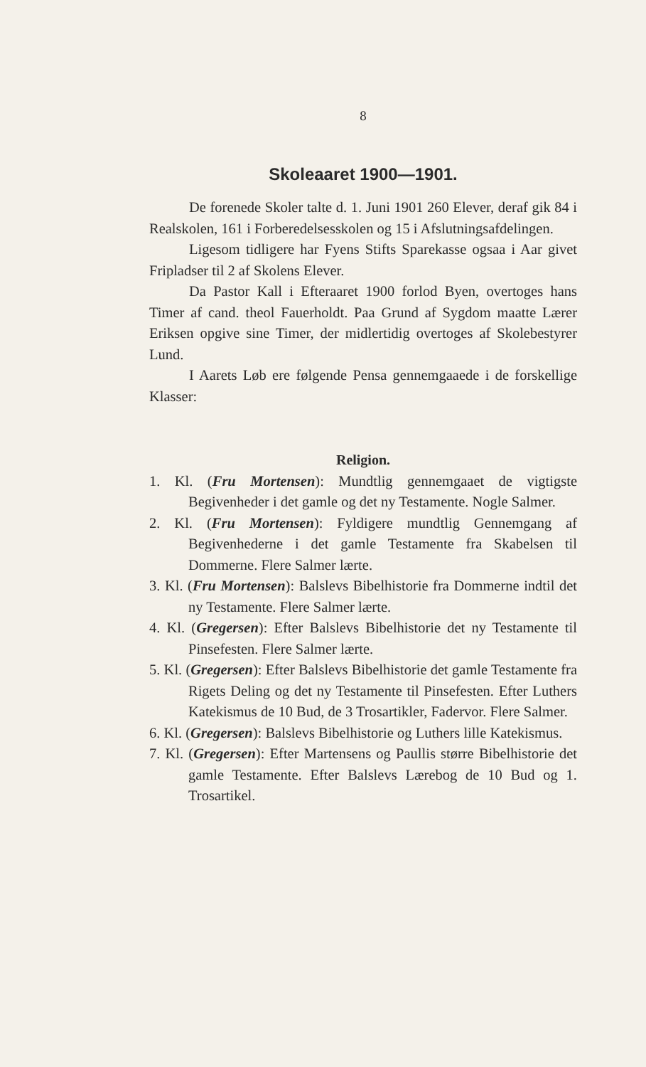8
Skoleaaret 1900—1901.
De forenede Skoler talte d. 1. Juni 1901 260 Elever, deraf gik 84 i Realskolen, 161 i Forberedelsesskolen og 15 i Afslutningsafdelingen.
Ligesom tidligere har Fyens Stifts Sparekasse ogsaa i Aar givet Fripladser til 2 af Skolens Elever.
Da Pastor Kall i Efteraaret 1900 forlod Byen, overtoges hans Timer af cand. theol Fauerholdt. Paa Grund af Sygdom maatte Lærer Eriksen opgive sine Timer, der midlertidig overtoges af Skolebestyrer Lund.
I Aarets Løb ere følgende Pensa gennemgaaede i de forskellige Klasser:
Religion.
1. Kl. (Fru Mortensen): Mundtlig gennemgaaet de vigtigste Begivenheder i det gamle og det ny Testamente. Nogle Salmer.
2. Kl. (Fru Mortensen): Fyldigere mundtlig Gennemgang af Begivenhederne i det gamle Testamente fra Skabelsen til Dommerne. Flere Salmer lærte.
3. Kl. (Fru Mortensen): Balslevs Bibelhistorie fra Dommerne indtil det ny Testamente. Flere Salmer lærte.
4. Kl. (Gregersen): Efter Balslevs Bibelhistorie det ny Testamente til Pinsefesten. Flere Salmer lærte.
5. Kl. (Gregersen): Efter Balslevs Bibelhistorie det gamle Testamente fra Rigets Deling og det ny Testamente til Pinsefesten. Efter Luthers Katekismus de 10 Bud, de 3 Trosartikler, Fadervor. Flere Salmer.
6. Kl. (Gregersen): Balslevs Bibelhistorie og Luthers lille Katekismus.
7. Kl. (Gregersen): Efter Martensens og Paullis større Bibelhistorie det gamle Testamente. Efter Balslevs Lærebog de 10 Bud og 1. Trosartikel.